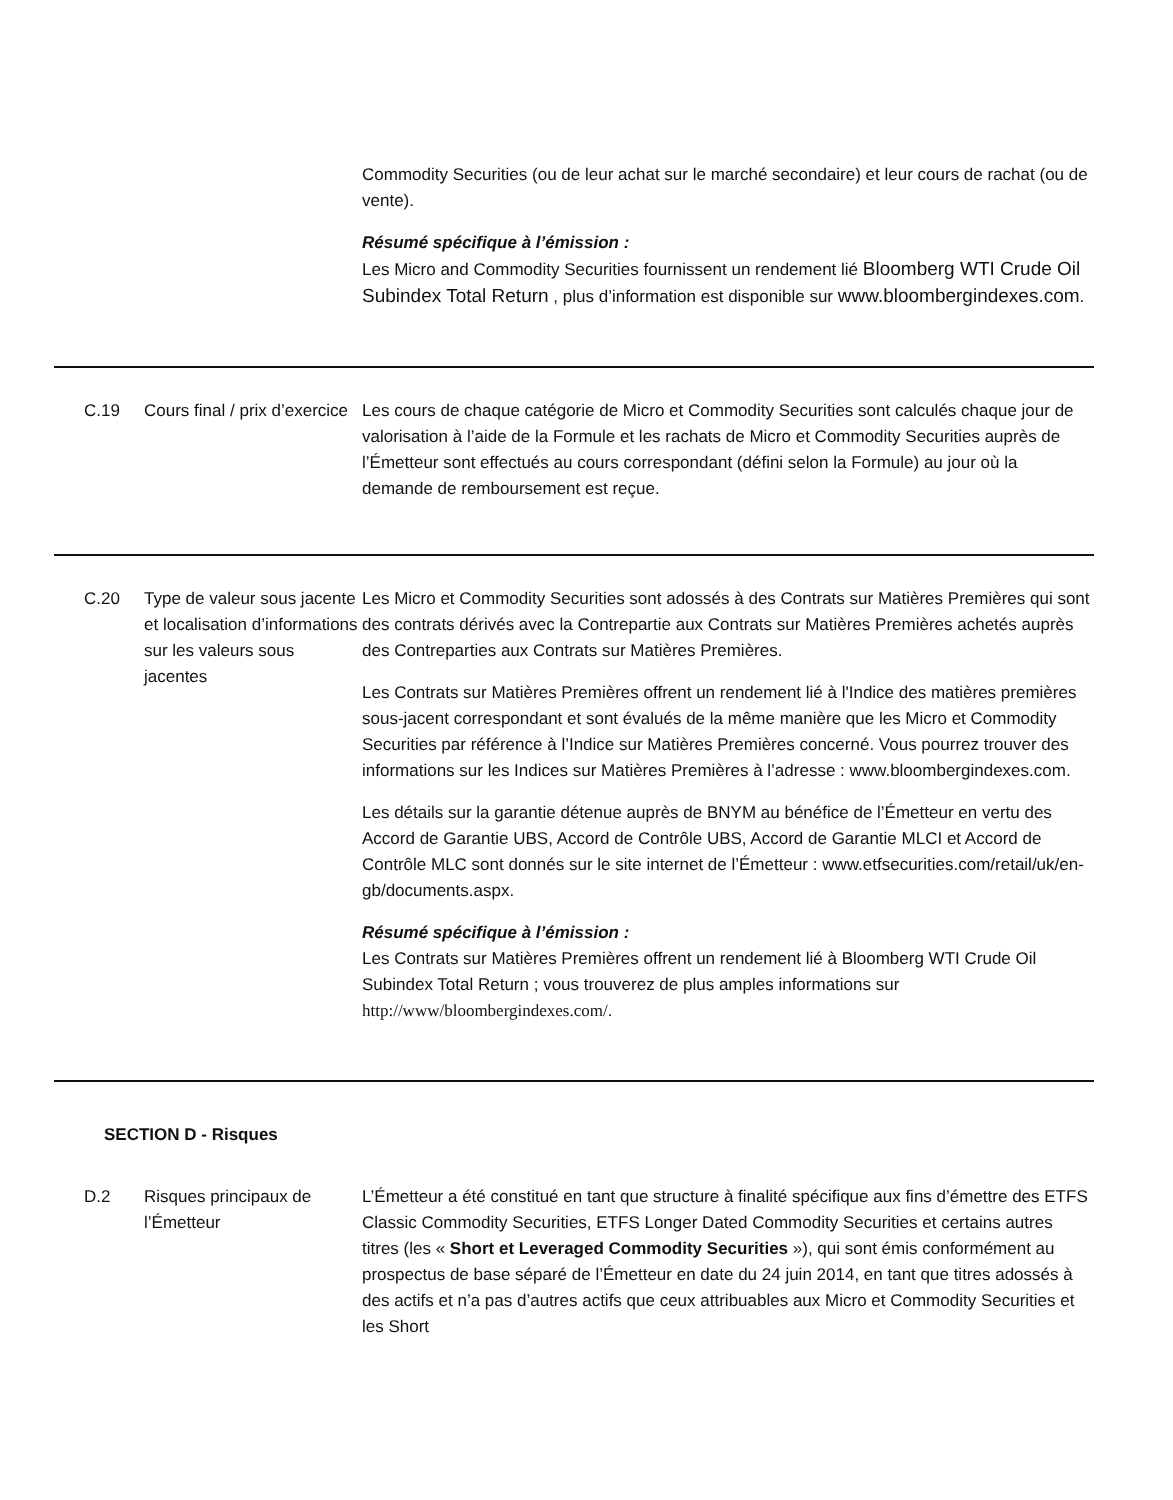Commodity Securities (ou de leur achat sur le marché secondaire) et leur cours de rachat (ou de vente).
Résumé spécifique à l’émission :
Les Micro and Commodity Securities fournissent un rendement lié Bloomberg WTI Crude Oil Subindex Total Return , plus d’information est disponible sur www.bloombergindexes.com.
C.19 Cours final / prix d’exercice
Les cours de chaque catégorie de Micro et Commodity Securities sont calculés chaque jour de valorisation à l’aide de la Formule et les rachats de Micro et Commodity Securities auprès de l’Émetteur sont effectués au cours correspondant (défini selon la Formule) au jour où la demande de remboursement est reçue.
C.20 Type de valeur sous jacente et localisation d’informations sur les valeurs sous jacentes
Les Micro et Commodity Securities sont adossés à des Contrats sur Matières Premières qui sont des contrats dérivés avec la Contrepartie aux Contrats sur Matières Premières achetés auprès des Contreparties aux Contrats sur Matières Premières.
Les Contrats sur Matières Premières offrent un rendement lié à l'Indice des matières premières sous-jacent correspondant et sont évalués de la même manière que les Micro et Commodity Securities par référence à l’Indice sur Matières Premières concerné. Vous pourrez trouver des informations sur les Indices sur Matières Premières à l’adresse : www.bloombergindexes.com.
Les détails sur la garantie détenue auprès de BNYM au bénéfice de l’Émetteur en vertu des Accord de Garantie UBS, Accord de Contrôle UBS, Accord de Garantie MLCI et Accord de Contrôle MLC sont donnés sur le site internet de l’Émetteur : www.etfsecurities.com/retail/uk/en-gb/documents.aspx.
Résumé spécifique à l’émission :
Les Contrats sur Matières Premières offrent un rendement lié à Bloomberg WTI Crude Oil Subindex Total Return ; vous trouverez de plus amples informations sur http://www/bloombergindexes.com/.
SECTION D - Risques
D.2 Risques principaux de l’Émetteur
L’Émetteur a été constitué en tant que structure à finalité spécifique aux fins d’émettre des ETFS Classic Commodity Securities, ETFS Longer Dated Commodity Securities et certains autres titres (les « Short et Leveraged Commodity Securities »), qui sont émis conformément au prospectus de base séparé de l’Émetteur en date du 24 juin 2014, en tant que titres adossés à des actifs et n’a pas d’autres actifs que ceux attribuables aux Micro et Commodity Securities et les Short